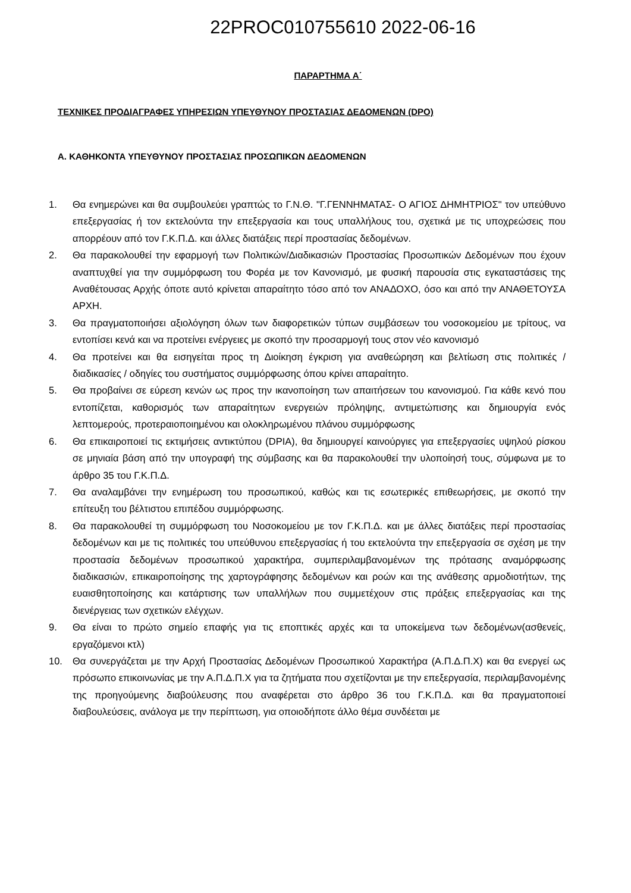22PROC010755610 2022-06-16
ΠΑΡΑΡΤΗΜΑ Α΄
ΤΕΧΝΙΚΕΣ ΠΡΟΔΙΑΓΡΑΦΕΣ ΥΠΗΡΕΣΙΩΝ ΥΠΕΥΘΥΝΟΥ ΠΡΟΣΤΑΣΙΑΣ ΔΕΔΟΜΕΝΩΝ (DPO)
Α. ΚΑΘΗΚΟΝΤΑ ΥΠΕΥΘΥΝΟΥ ΠΡΟΣΤΑΣΙΑΣ ΠΡΟΣΩΠΙΚΩΝ ΔΕΔΟΜΕΝΩΝ
1. Θα ενημερώνει και θα συμβουλεύει γραπτώς το Γ.Ν.Θ. "Γ.ΓΕΝΝΗΜΑΤΑΣ- Ο ΑΓΙΟΣ ΔΗΜΗΤΡΙΟΣ" τον υπεύθυνο επεξεργασίας ή τον εκτελούντα την επεξεργασία και τους υπαλλήλους του, σχετικά με τις υποχρεώσεις που απορρέουν από τον Γ.Κ.Π.Δ. και άλλες διατάξεις περί προστασίας δεδομένων.
2. Θα παρακολουθεί την εφαρμογή των Πολιτικών/Διαδικασιών Προστασίας Προσωπικών Δεδομένων που έχουν αναπτυχθεί για την συμμόρφωση του Φορέα με τον Κανονισμό, με φυσική παρουσία στις εγκαταστάσεις της Αναθέτουσας Αρχής όποτε αυτό κρίνεται απαραίτητο τόσο από τον ΑΝΑΔΟΧΟ, όσο και από την ΑΝΑΘΕΤΟΥΣΑ ΑΡΧΗ.
3. Θα πραγματοποιήσει αξιολόγηση όλων των διαφορετικών τύπων συμβάσεων του νοσοκομείου με τρίτους, να εντοπίσει κενά και να προτείνει ενέργειες με σκοπό την προσαρμογή τους στον νέο κανονισμό
4. Θα προτείνει και θα εισηγείται προς τη Διοίκηση έγκριση για αναθεώρηση και βελτίωση στις πολιτικές / διαδικασίες / οδηγίες του συστήματος συμμόρφωσης όπου κρίνει απαραίτητο.
5. Θα προβαίνει σε εύρεση κενών ως προς την ικανοποίηση των απαιτήσεων του κανονισμού. Για κάθε κενό που εντοπίζεται, καθορισμός των απαραίτητων ενεργειών πρόληψης, αντιμετώπισης και δημιουργία ενός λεπτομερούς, προτεραιοποιημένου και ολοκληρωμένου πλάνου συμμόρφωσης
6. Θα επικαιροποιεί τις εκτιμήσεις αντικτύπου (DPIA), θα δημιουργεί καινούργιες για επεξεργασίες υψηλού ρίσκου σε μηνιαία βάση από την υπογραφή της σύμβασης και θα παρακολουθεί την υλοποίησή τους, σύμφωνα με το άρθρο 35 του Γ.Κ.Π.Δ.
7. Θα αναλαμβάνει την ενημέρωση του προσωπικού, καθώς και τις εσωτερικές επιθεωρήσεις, με σκοπό την επίτευξη του βέλτιστου επιπέδου συμμόρφωσης.
8. Θα παρακολουθεί τη συμμόρφωση του Νοσοκομείου με τον Γ.Κ.Π.Δ. και με άλλες διατάξεις περί προστασίας δεδομένων και με τις πολιτικές του υπεύθυνου επεξεργασίας ή του εκτελούντα την επεξεργασία σε σχέση με την προστασία δεδομένων προσωπικού χαρακτήρα, συμπεριλαμβανομένων της πρότασης αναμόρφωσης διαδικασιών, επικαιροποίησης της χαρτογράφησης δεδομένων και ροών και της ανάθεσης αρμοδιοτήτων, της ευαισθητοποίησης και κατάρτισης των υπαλλήλων που συμμετέχουν στις πράξεις επεξεργασίας και της διενέργειας των σχετικών ελέγχων.
9. Θα είναι το πρώτο σημείο επαφής για τις εποπτικές αρχές και τα υποκείμενα των δεδομένων(ασθενείς, εργαζόμενοι κτλ)
10. Θα συνεργάζεται με την Αρχή Προστασίας Δεδομένων Προσωπικού Χαρακτήρα (Α.Π.Δ.Π.Χ) και θα ενεργεί ως πρόσωπο επικοινωνίας με την Α.Π.Δ.Π.Χ για τα ζητήματα που σχετίζονται με την επεξεργασία, περιλαμβανομένης της προηγούμενης διαβούλευσης που αναφέρεται στο άρθρο 36 του Γ.Κ.Π.Δ. και θα πραγματοποιεί διαβουλεύσεις, ανάλογα με την περίπτωση, για οποιοδήποτε άλλο θέμα συνδέεται με